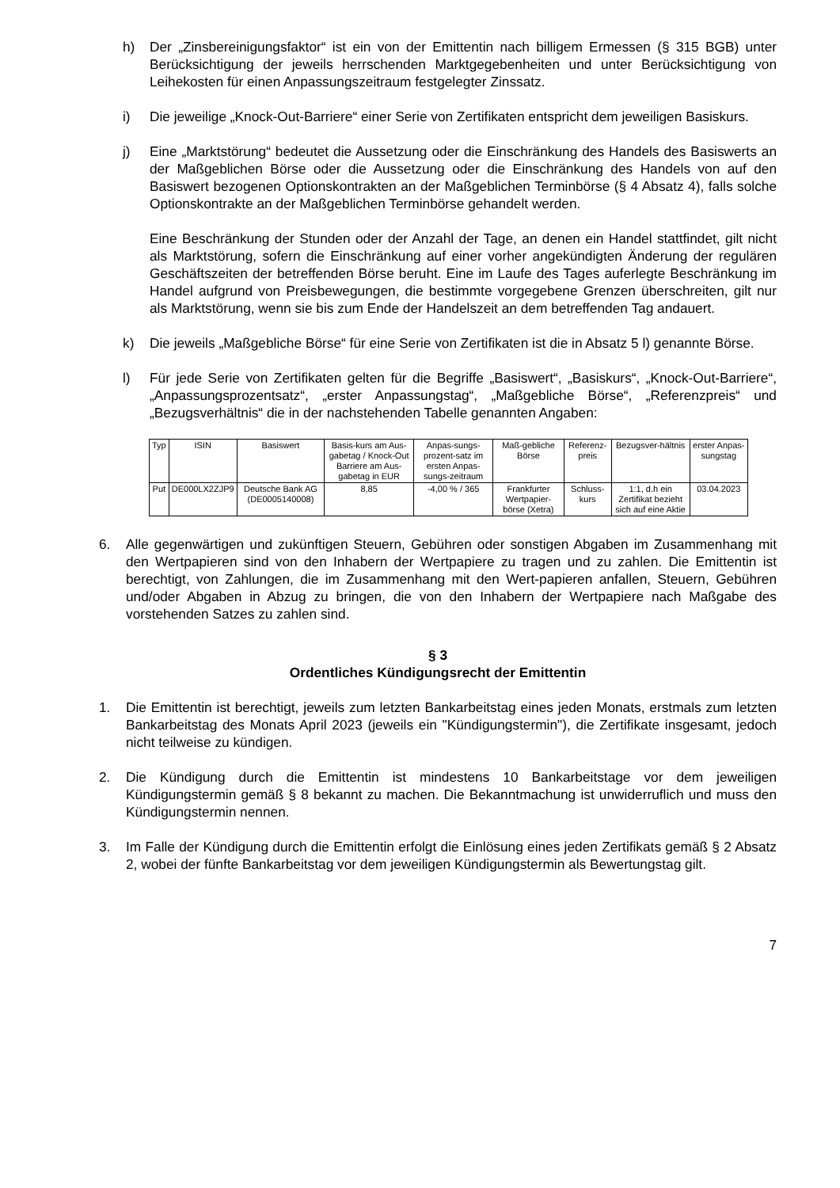h) Der „Zinsbereinigungsfaktor“ ist ein von der Emittentin nach billigem Ermessen (§ 315 BGB) unter Berücksichtigung der jeweils herrschenden Marktgegebenheiten und unter Berücksichtigung von Leihekosten für einen Anpassungszeitraum festgelegter Zinssatz.
i) Die jeweilige „Knock-Out-Barriere“ einer Serie von Zertifikaten entspricht dem jeweiligen Basiskurs.
j) Eine „Marktstörung“ bedeutet die Aussetzung oder die Einschränkung des Handels des Basiswerts an der Maßgeblichen Börse oder die Aussetzung oder die Einschränkung des Handels von auf den Basiswert bezogenen Optionskontrakten an der Maßgeblichen Terminbörse (§ 4 Absatz 4), falls solche Optionskontrakte an der Maßgeblichen Terminbörse gehandelt werden.
Eine Beschränkung der Stunden oder der Anzahl der Tage, an denen ein Handel stattfindet, gilt nicht als Marktstörung, sofern die Einschränkung auf einer vorher angekündigten Änderung der regulären Geschäftszeiten der betreffenden Börse beruht. Eine im Laufe des Tages auferlegte Beschränkung im Handel aufgrund von Preisbewegungen, die bestimmte vorgegebene Grenzen überschreiten, gilt nur als Marktstörung, wenn sie bis zum Ende der Handelszeit an dem betreffenden Tag andauert.
k) Die jeweils „Maßgebliche Börse“ für eine Serie von Zertifikaten ist die in Absatz 5 l) genannte Börse.
l) Für jede Serie von Zertifikaten gelten für die Begriffe „Basiswert“, „Basiskurs“, „Knock-Out-Barriere“, „Anpassungsprozentsatz“, „erster Anpassungstag“, „Maßgebliche Börse“, „Referenzpreis“ und „Bezugsverhältnis“ die in der nachstehenden Tabelle genannten Angaben:
| Typ | ISIN | Basiswert | Basis-kurs am Aus-gabetag / Knock-Out Barriere am Aus-gabetag in EUR | Anpas-sungs-prozent-satz im ersten Anpas-sungs-zeitraum | Maß-gebliche Börse | Referenz-preis | Bezugsver-hältnis | erster Anpas-sungstag |
| --- | --- | --- | --- | --- | --- | --- | --- | --- |
| Put | DE000LX2ZJP9 | Deutsche Bank AG (DE0005140008) | 8,85 | -4,00 % / 365 | Frankfurter Wertpapier-börse (Xetra) | Schluss-kurs | 1:1, d.h ein Zertifikat bezieht sich auf eine Aktie | 03.04.2023 |
6. Alle gegenwärtigen und zukünftigen Steuern, Gebühren oder sonstigen Abgaben im Zusammenhang mit den Wertpapieren sind von den Inhabern der Wertpapiere zu tragen und zu zahlen. Die Emittentin ist berechtigt, von Zahlungen, die im Zusammenhang mit den Wert-papieren anfallen, Steuern, Gebühren und/oder Abgaben in Abzug zu bringen, die von den Inhabern der Wertpapiere nach Maßgabe des vorstehenden Satzes zu zahlen sind.
§ 3
Ordentliches Kündigungsrecht der Emittentin
1. Die Emittentin ist berechtigt, jeweils zum letzten Bankarbeitstag eines jeden Monats, erstmals zum letzten Bankarbeitstag des Monats April 2023 (jeweils ein "Kündigungstermin"), die Zertifikate insgesamt, jedoch nicht teilweise zu kündigen.
2. Die Kündigung durch die Emittentin ist mindestens 10 Bankarbeitstage vor dem jeweiligen Kündigungstermin gemäß § 8 bekannt zu machen. Die Bekanntmachung ist unwiderruflich und muss den Kündigungstermin nennen.
3. Im Falle der Kündigung durch die Emittentin erfolgt die Einlösung eines jeden Zertifikats gemäß § 2 Absatz 2, wobei der fünfte Bankarbeitstag vor dem jeweiligen Kündigungstermin als Bewertungstag gilt.
7